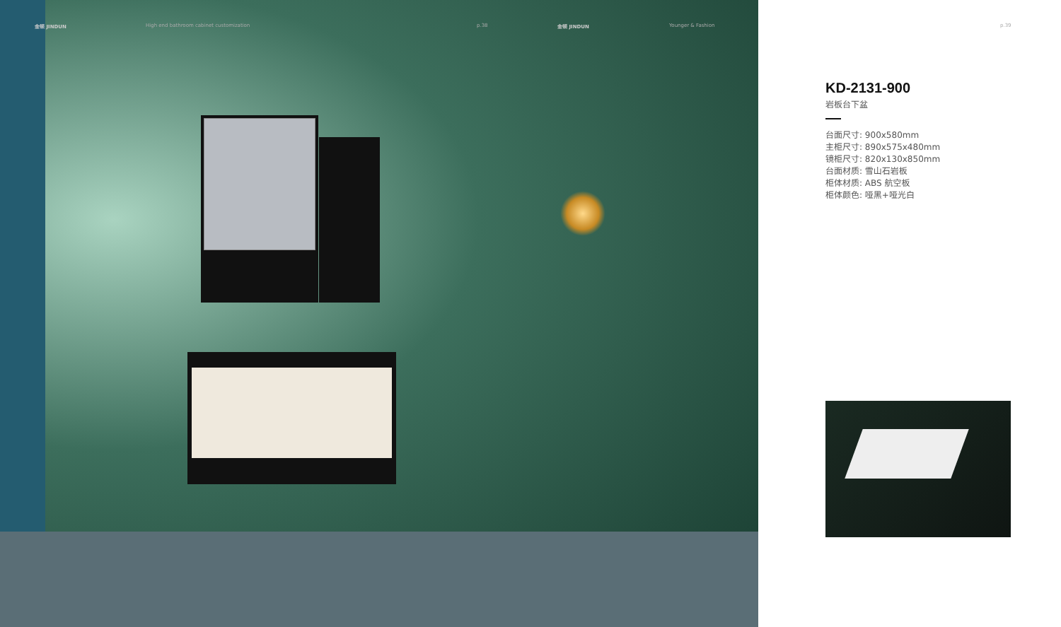金顿 JINDUN High end bathroom cabinet customization p.38 金顿 JINDUN Younger & Fashion p.39
KD-2131-900
岩板台下盆
台面尺寸: 900x580mm
主柜尺寸: 890x575x480mm
镜柜尺寸: 820x130x850mm
台面材质: 雪山石岩板
柜体材质: ABS 航空板
柜体颜色: 哑黑+哑光白